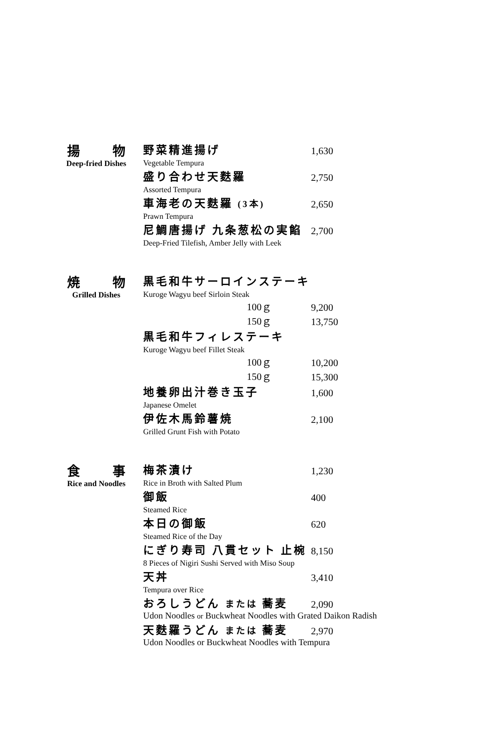揚 物
Deep-fried Dishes
| 野菜精進揚げ | 1,630 |
| Vegetable Tempura | |
| 盛り合わせ天麩羅 | 2,750 |
| Assorted Tempura | |
| 車海老の天麩羅 (3本) | 2,650 |
| Prawn Tempura | |
| 尼鯛唐揚げ 九条葱松の実餡 | 2,700 |
| Deep-Fried Tilefish, Amber Jelly with Leek | |
焼 物
Grilled Dishes
| 黒毛和牛サーロインステーキ | |
| Kuroge Wagyu beef Sirloin Steak | |
| 100ｇ | 9,200 |
| 150ｇ | 13,750 |
| 黒毛和牛フィレステーキ | |
| Kuroge Wagyu beef Fillet Steak | |
| 100ｇ | 10,200 |
| 150ｇ | 15,300 |
| 地養卵出汁巻き玉子 | 1,600 |
| Japanese Omelet | |
| 伊佐木馬鈴薯焼 | 2,100 |
| Grilled Grunt Fish with Potato | |
食 事
Rice and Noodles
| 梅茶漬け | 1,230 |
| Rice in Broth with Salted Plum | |
| 御飯 | 400 |
| Steamed Rice | |
| 本日の御飯 | 620 |
| Steamed Rice of the Day | |
| にぎり寿司 八貫セット 止椀 | 8,150 |
| 8 Pieces of Nigiri Sushi Served with Miso Soup | |
| 天丼 | 3,410 |
| Tempura over Rice | |
| おろしうどん または 蕎麦 | 2,090 |
| Udon Noodles or Buckwheat Noodles with Grated Daikon Radish | |
| 天麩羅うどん または 蕎麦 | 2,970 |
| Udon Noodles or Buckwheat Noodles with Tempura | |